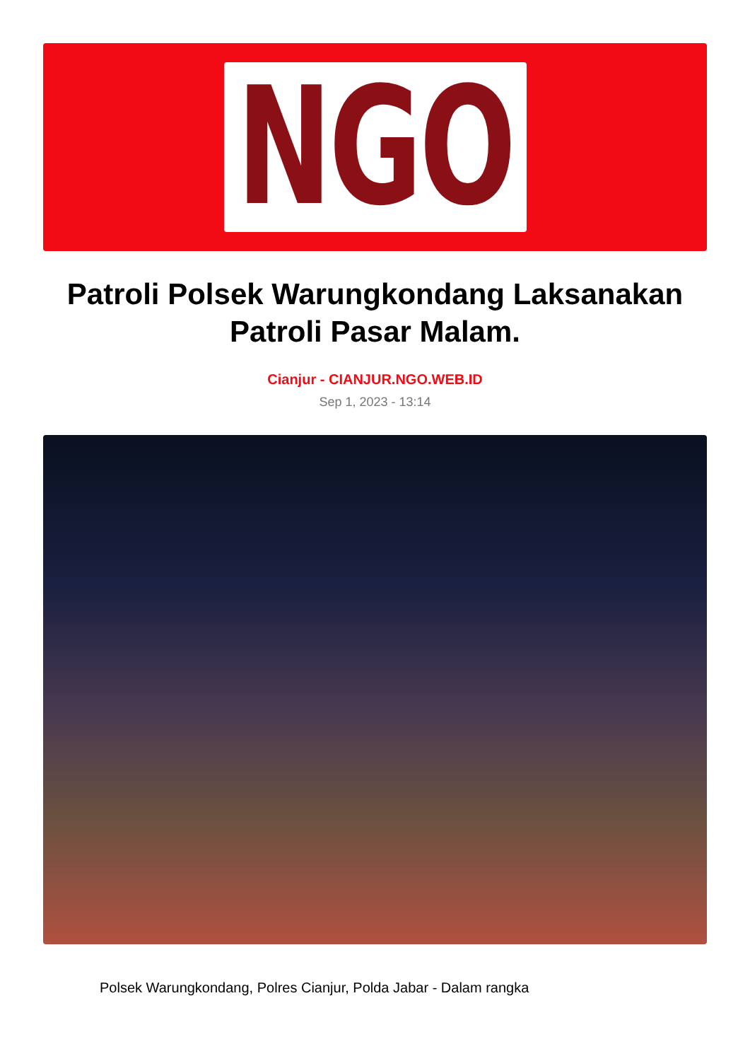NGO
Patroli Polsek Warungkondang Laksanakan Patroli Pasar Malam.
Cianjur - CIANJUR.NGO.WEB.ID
Sep 1, 2023 - 13:14
Polsek Warungkondang, Polres Cianjur, Polda Jabar - Dalam rangka